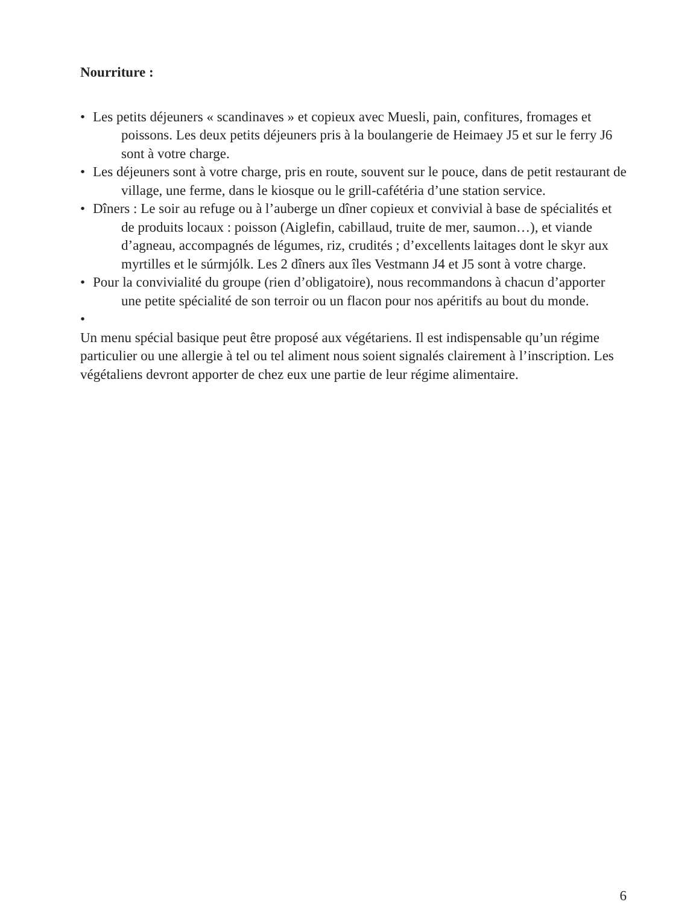Nourriture :
• Les petits déjeuners « scandinaves » et copieux avec Muesli, pain, confitures, fromages et poissons. Les deux petits déjeuners pris à la boulangerie de Heimaey J5 et sur le ferry J6 sont à votre charge.
• Les déjeuners sont à votre charge, pris en route, souvent sur le pouce, dans de petit restaurant de village, une ferme, dans le kiosque ou le grill-cafétéria d’une station service.
• Dîners : Le soir au refuge ou à l’auberge un dîner copieux et convivial à base de spécialités et de produits locaux : poisson (Aiglefin, cabillaud, truite de mer, saumon…), et viande d’agneau, accompagnés de légumes, riz, crudités ; d’excellents laitages dont le skyr aux myrtilles et le súrmjólk. Les 2 dîners aux îles Vestmann J4 et J5 sont à votre charge.
• Pour la convivialité du groupe (rien d’obligatoire), nous recommandons à chacun d’apporter une petite spécialité de son terroir ou un flacon pour nos apéritifs au bout du monde.
•
Un menu spécial basique peut être proposé aux végétariens. Il est indispensable qu’un régime particulier ou une allergie à tel ou tel aliment nous soient signalés clairement à l’inscription. Les végétaliens devront apporter de chez eux une partie de leur régime alimentaire.
6